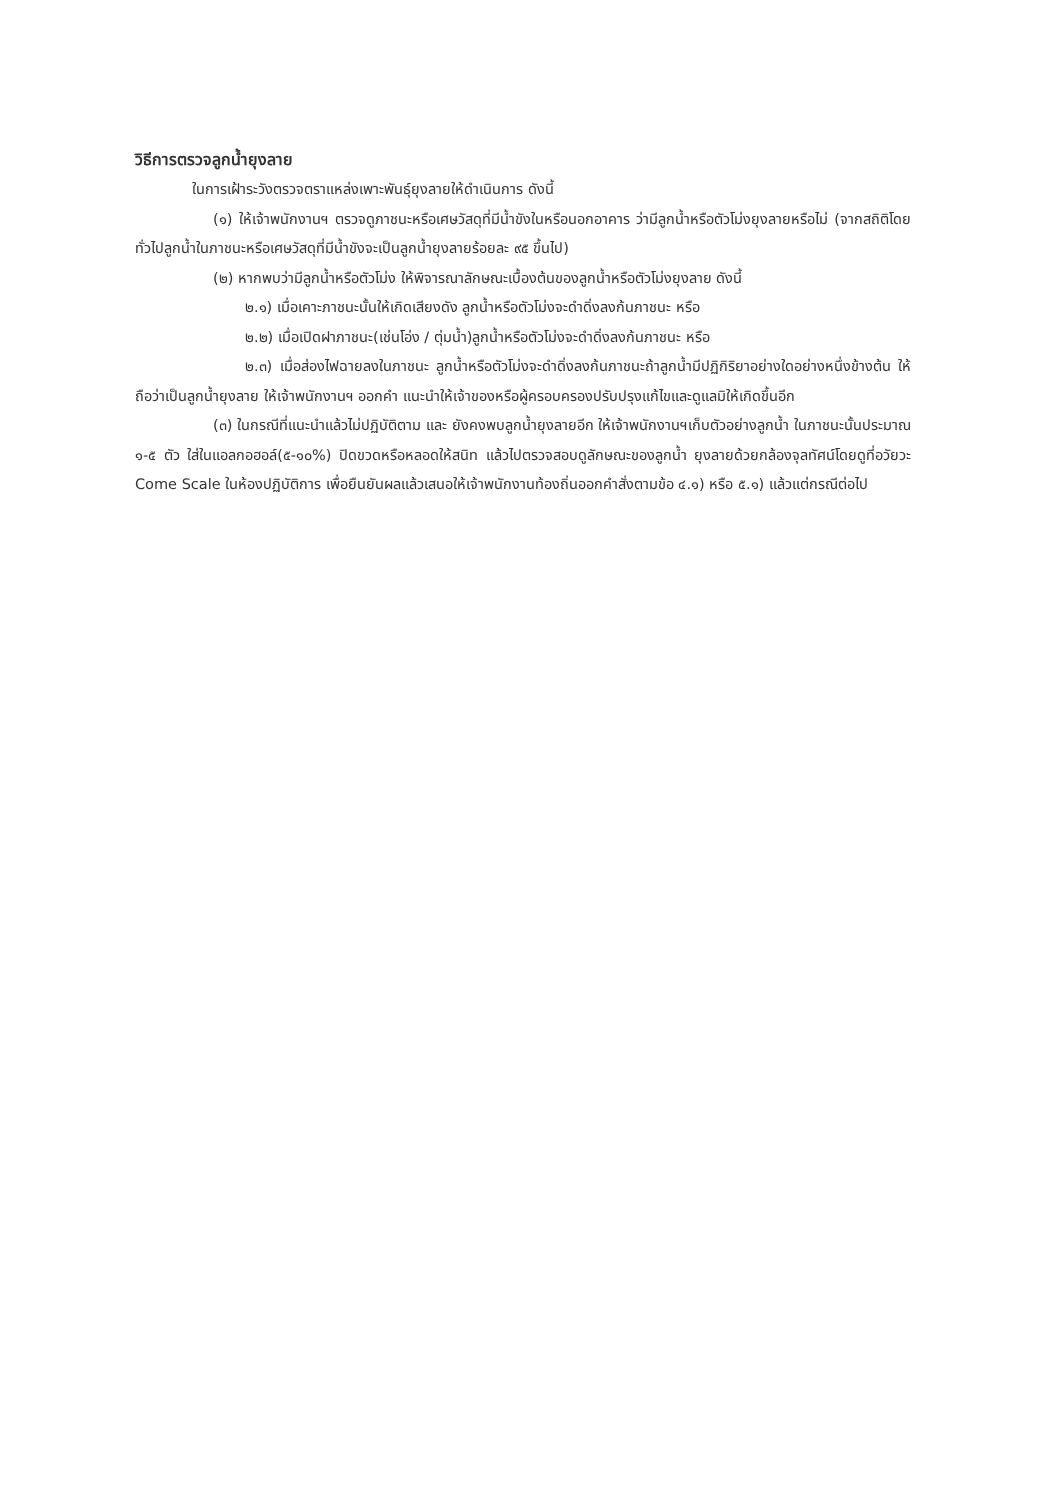วิธีการตรวจลูกน้ำยุงลาย
ในการเฝ้าระวังตรวจตราแหล่งเพาะพันธุ์ยุงลายให้ดำเนินการ ดังนี้
(๑) ให้เจ้าพนักงานฯ ตรวจดูภาชนะหรือเศษวัสดุที่มีน้ำขังในหรือนอกอาคาร ว่ามีลูกน้ำหรือตัวโม่งยุงลายหรือไม่ (จากสถิติโดยทั่วไปลูกน้ำในภาชนะหรือเศษวัสดุที่มีน้ำขังจะเป็นลูกน้ำยุงลายร้อยละ ๙๕ ขึ้นไป)
(๒) หากพบว่ามีลูกน้ำหรือตัวโม่ง ให้พิจารณาลักษณะเบื้องต้นของลูกน้ำหรือตัวโม่งยุงลาย ดังนี้
๒.๑) เมื่อเคาะภาชนะนั้นให้เกิดเสียงดัง ลูกน้ำหรือตัวโม่งจะดำดิ่งลงก้นภาชนะ หรือ
๒.๒) เมื่อเปิดฝาภาชนะ(เช่นโอ่ง / ตุ่มน้ำ)ลูกน้ำหรือตัวโม่งจะดำดิ่งลงก้นภาชนะ หรือ
๒.๓) เมื่อส่องไฟฉายลงในภาชนะ ลูกน้ำหรือตัวโม่งจะดำดิ่งลงก้นภาชนะถ้าลูกน้ำมีปฏิกิริยาอย่างใดอย่างหนึ่งข้างต้น ให้ถือว่าเป็นลูกน้ำยุงลาย ให้เจ้าพนักงานฯ ออกคำ แนะนำให้เจ้าของหรือผู้ครอบครองปรับปรุงแก้ไขและดูแลมิให้เกิดขึ้นอีก
(๓) ในกรณีที่แนะนำแล้วไม่ปฏิบัติตาม และ ยังคงพบลูกน้ำยุงลายอีก ให้เจ้าพนักงานฯเก็บตัวอย่างลูกน้ำ ในภาชนะนั้นประมาณ ๑-๕ ตัว ใส่ในแอลกอฮอล์(๕-๑๐%) ปิดขวดหรือหลอดให้สนิท แล้วไปตรวจสอบดูลักษณะของลูกน้ำ ยุงลายด้วยกล้องจุลทัศน์โดยดูที่อวัยวะ Come Scale ในห้องปฏิบัติการ เพื่อยืนยันผลแล้วเสนอให้เจ้าพนักงานท้องถิ่นออกคำสั่งตามข้อ ๔.๑) หรือ ๕.๑) แล้วแต่กรณีต่อไป